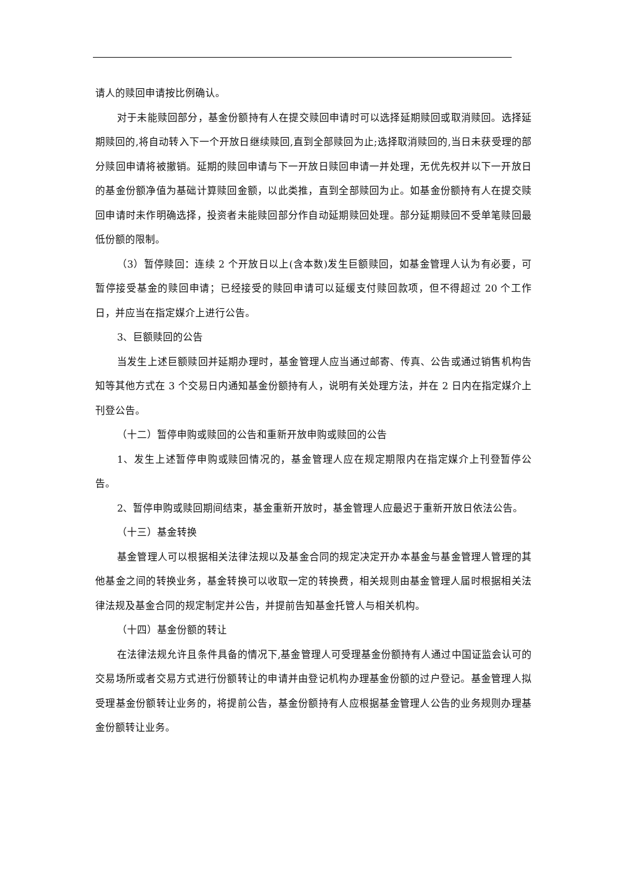请人的赎回申请按比例确认。
对于未能赎回部分，基金份额持有人在提交赎回申请时可以选择延期赎回或取消赎回。选择延期赎回的,将自动转入下一个开放日继续赎回,直到全部赎回为止;选择取消赎回的,当日未获受理的部分赎回申请将被撤销。延期的赎回申请与下一开放日赎回申请一并处理，无优先权并以下一开放日的基金份额净值为基础计算赎回金额，以此类推，直到全部赎回为止。如基金份额持有人在提交赎回申请时未作明确选择，投资者未能赎回部分作自动延期赎回处理。部分延期赎回不受单笔赎回最低份额的限制。
（3）暂停赎回：连续 2 个开放日以上(含本数)发生巨额赎回，如基金管理人认为有必要，可暂停接受基金的赎回申请；已经接受的赎回申请可以延缓支付赎回款项，但不得超过 20 个工作日，并应当在指定媒介上进行公告。
3、巨额赎回的公告
当发生上述巨额赎回并延期办理时，基金管理人应当通过邮寄、传真、公告或通过销售机构告知等其他方式在 3 个交易日内通知基金份额持有人，说明有关处理方法，并在 2 日内在指定媒介上刊登公告。
（十二）暂停申购或赎回的公告和重新开放申购或赎回的公告
1、发生上述暂停申购或赎回情况的，基金管理人应在规定期限内在指定媒介上刊登暂停公告。
2、暂停申购或赎回期间结束，基金重新开放时，基金管理人应最迟于重新开放日依法公告。
（十三）基金转换
基金管理人可以根据相关法律法规以及基金合同的规定决定开办本基金与基金管理人管理的其他基金之间的转换业务，基金转换可以收取一定的转换费，相关规则由基金管理人届时根据相关法律法规及基金合同的规定制定并公告，并提前告知基金托管人与相关机构。
（十四）基金份额的转让
在法律法规允许且条件具备的情况下,基金管理人可受理基金份额持有人通过中国证监会认可的交易场所或者交易方式进行份额转让的申请并由登记机构办理基金份额的过户登记。基金管理人拟受理基金份额转让业务的，将提前公告，基金份额持有人应根据基金管理人公告的业务规则办理基金份额转让业务。